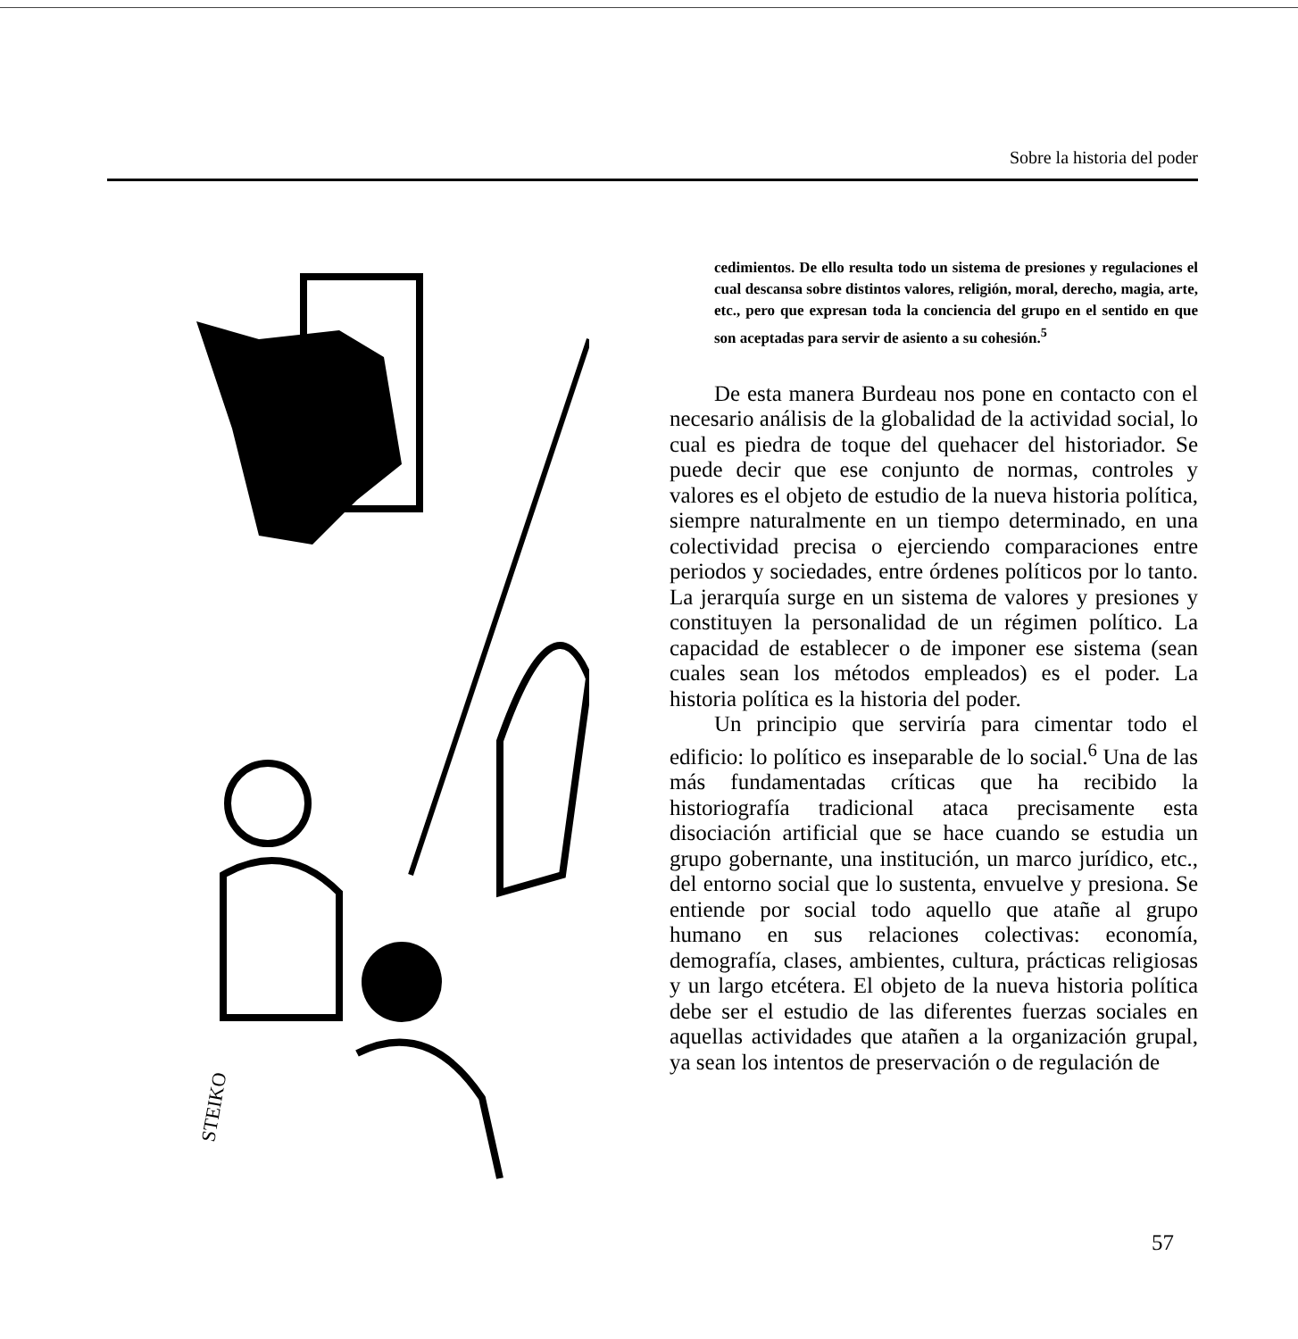Sobre la historia del poder
STEIKO
cedimientos. De ello resulta todo un sistema de presiones y regulaciones el cual descansa sobre distintos valores, religión, moral, derecho, magia, arte, etc., pero que expresan toda la conciencia del grupo en el sentido en que son aceptadas para servir de asiento a su cohesión.<sup>5</sup>
De esta manera Burdeau nos pone en contacto con el necesario análisis de la globalidad de la actividad social, lo cual es piedra de toque del quehacer del historiador. Se puede decir que ese conjunto de normas, controles y valores es el objeto de estudio de la nueva historia política, siempre naturalmente en un tiempo determinado, en una colectividad precisa o ejerciendo comparaciones entre periodos y sociedades, entre órdenes políticos por lo tanto. La jerarquía surge en un sistema de valores y presiones y constituyen la personalidad de un régimen político. La capacidad de establecer o de imponer ese sistema (sean cuales sean los métodos empleados) es el poder. La historia política es la historia del poder.
Un principio que serviría para cimentar todo el edificio: lo político es inseparable de lo social.<sup>6</sup> Una de las más fundamentadas críticas que ha recibido la historiografía tradicional ataca precisamente esta disociación artificial que se hace cuando se estudia un grupo gobernante, una institución, un marco jurídico, etc., del entorno social que lo sustenta, envuelve y presiona. Se entiende por social todo aquello que atañe al grupo humano en sus relaciones colectivas: economía, demografía, clases, ambientes, cultura, prácticas religiosas y un largo etcétera. El objeto de la nueva historia política debe ser el estudio de las diferentes fuerzas sociales en aquellas actividades que atañen a la organización grupal, ya sean los intentos de preservación o de regulación de
57